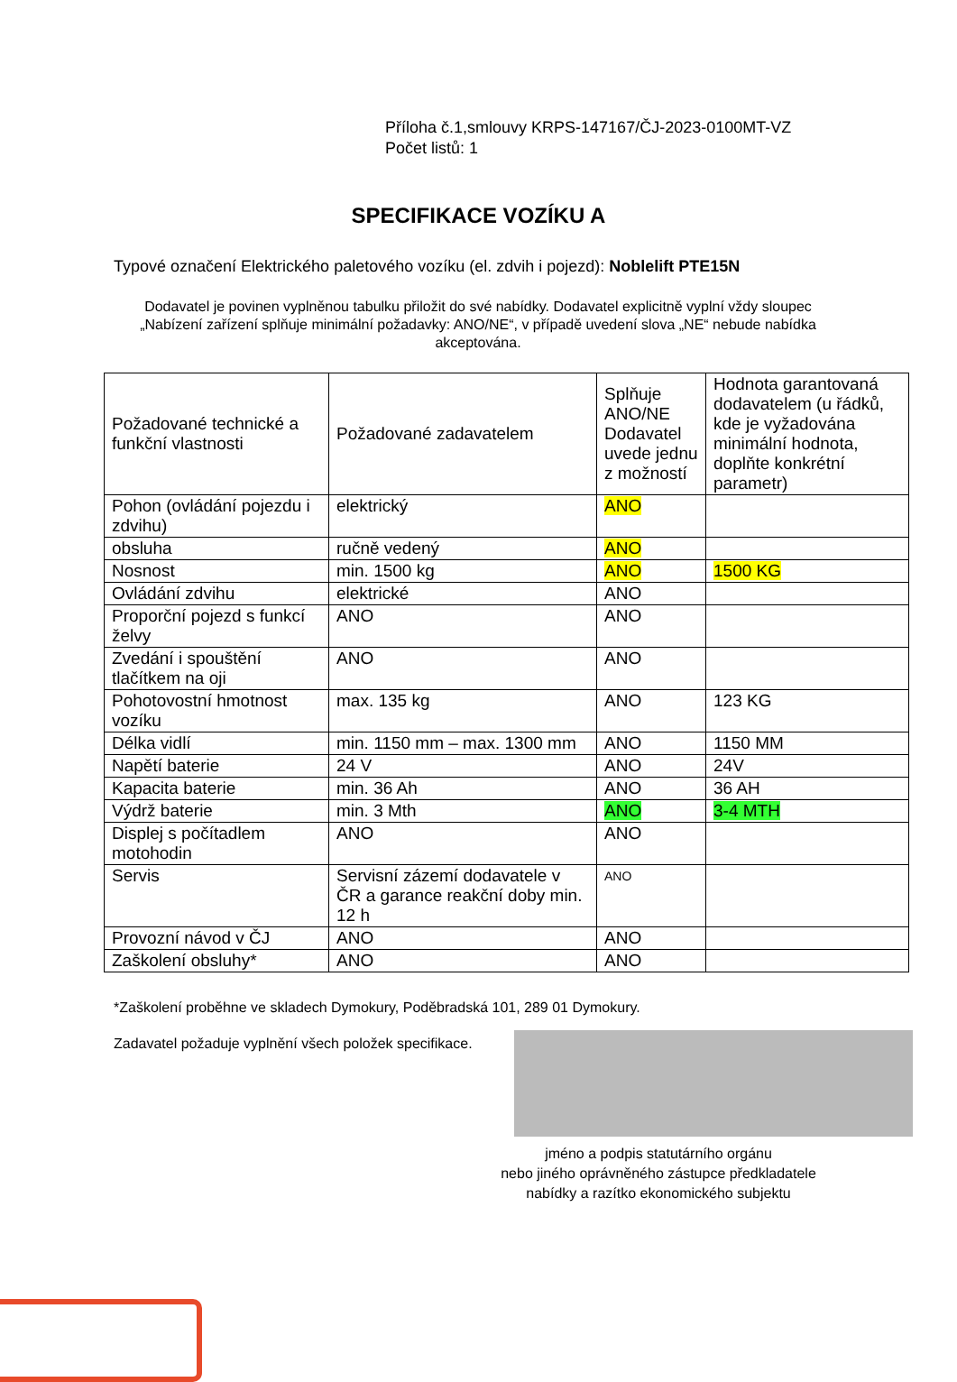Příloha č.1,smlouvy KRPS-147167/ČJ-2023-0100MT-VZ
Počet listů: 1
SPECIFIKACE VOZÍKU A
Typové označení Elektrického paletového vozíku (el. zdvih i pojezd): Noblelift PTE15N
Dodavatel je povinen vyplněnou tabulku přiložit do své nabídky. Dodavatel explicitně vyplní vždy sloupec „Nabízení zařízení splňuje minimální požadavky: ANO/NE“, v případě uvedení slova „NE“ nebude nabídka akceptována.
| Požadované technické a funkční vlastnosti | Požadované zadavatelem | Splňuje ANO/NE Dodavatel uvede jednu z možností | Hodnota garantovaná dodavatelem (u řádků, kde je vyžadována minimální hodnota, doplňte konkrétní parametr) |
| --- | --- | --- | --- |
| Pohon (ovládání pojezdu i zdvihu) | elektrický | ANO | |
| obsluha | ručně vedený | ANO | |
| Nosnost | min. 1500 kg | ANO | 1500 KG |
| Ovládání zdvihu | elektrické | ANO | |
| Proporční pojezd s funkcí želvy | ANO | ANO | |
| Zvedání i spouštění tlačítkem na oji | ANO | ANO | |
| Pohotovostní hmotnost vozíku | max. 135 kg | ANO | 123 KG |
| Délka vidlí | min. 1150 mm – max. 1300 mm | ANO | 1150 MM |
| Napětí baterie | 24 V | ANO | 24V |
| Kapacita baterie | min. 36 Ah | ANO | 36 AH |
| Výdrž baterie | min. 3 Mth | ANO | 3-4 MTH |
| Displej s počítadlem motohodin | ANO | ANO | |
| Servis | Servisní zázemí dodavatele v ČR a garance reakční doby min. 12 h | ANO | |
| Provozní návod v ČJ | ANO | ANO | |
| Zaškolení obsluhy* | ANO | ANO | |
*Zaškolení proběhne ve skladech Dymokury, Poděbradská 101, 289 01 Dymokury.
Zadavatel požaduje vyplnění všech položek specifikace.
jméno a podpis statutárního orgánu
nebo jiného oprávněného zástupce předkladatele
nabídky a razítko ekonomického subjektu